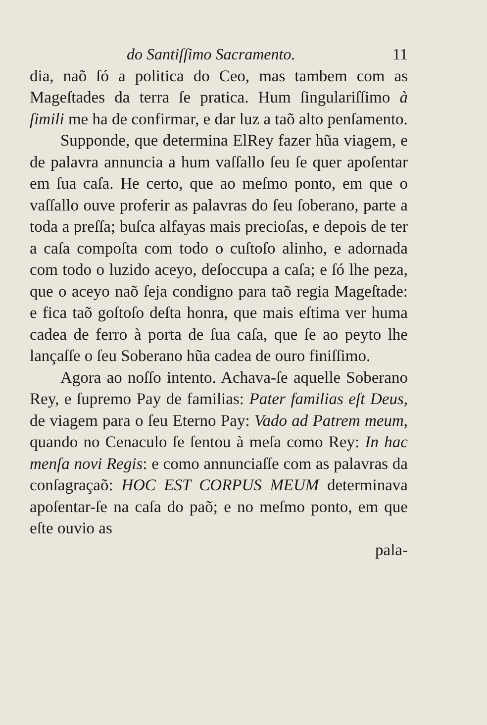do Santiſſimo Sacramento. 11
dia, naõ ſó a politica do Ceo, mas tambem com as Mageſtades da terra ſe pratica. Hum ſingulariſſimo à ſimili me ha de confirmar, e dar luz a taõ alto penſamento.
Supponde, que determina ElRey fazer hũa viagem, e de palavra annuncia a hum vaſſallo ſeu ſe quer apoſentar em ſua caſa. He certo, que ao meſmo ponto, em que o vaſſallo ouve proferir as palavras do ſeu ſoberano, parte a toda a preſſa; buſca alfayas mais precioſas, e depois de ter a caſa compoſta com todo o cuſtoſo alinho, e adornada com todo o luzido aceyo, deſoccupa a caſa; e ſó lhe peza, que o aceyo naõ ſeja condigno para taõ regia Mageſtade: e fica taõ goſtoſo deſta honra, que mais eſtima ver huma cadea de ferro à porta de ſua caſa, que ſe ao peyto lhe lançaſſe o ſeu Soberano hũa cadea de ouro finiſſimo.
Agora ao noſſo intento. Achava-ſe aquelle Soberano Rey, e ſupremo Pay de familias: Pater familias eſt Deus, de viagem para o ſeu Eterno Pay: Vado ad Patrem meum, quando no Cenaculo ſe ſentou à meſa como Rey: In hac menſa novi Regis: e como annunciaſſe com as palavras da conſagraçaõ: HOC EST CORPUS MEUM determinava apoſentar-ſe na caſa do paõ; e no meſmo ponto, em que eſte ouvio as
pala-